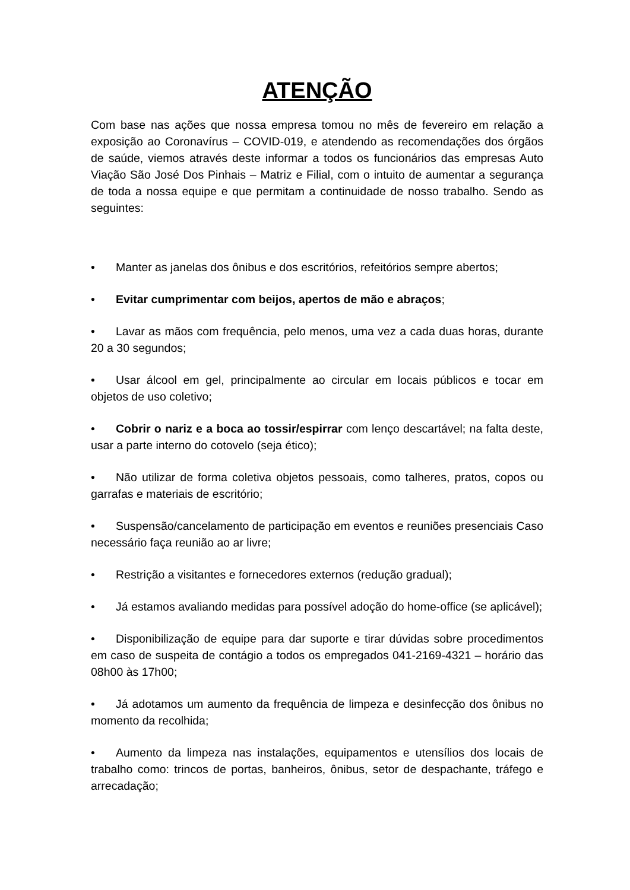ATENÇÃO
Com base nas ações que nossa empresa tomou no mês de fevereiro em relação a exposição ao Coronavírus – COVID-019, e atendendo as recomendações dos órgãos de saúde, viemos através deste informar a todos os funcionários das empresas Auto Viação São José Dos Pinhais – Matriz e Filial, com o intuito de aumentar a segurança de toda a nossa equipe e que permitam a continuidade de nosso trabalho. Sendo as seguintes:
• Manter as janelas dos ônibus e dos escritórios, refeitórios sempre abertos;
• Evitar cumprimentar com beijos, apertos de mão e abraços;
• Lavar as mãos com frequência, pelo menos, uma vez a cada duas horas, durante 20 a 30 segundos;
• Usar álcool em gel, principalmente ao circular em locais públicos e tocar em objetos de uso coletivo;
• Cobrir o nariz e a boca ao tossir/espirrar com lenço descartável; na falta deste, usar a parte interno do cotovelo (seja ético);
• Não utilizar de forma coletiva objetos pessoais, como talheres, pratos, copos ou garrafas e materiais de escritório;
• Suspensão/cancelamento de participação em eventos e reuniões presenciais Caso necessário faça reunião ao ar livre;
• Restrição a visitantes e fornecedores externos (redução gradual);
• Já estamos avaliando medidas para possível adoção do home-office (se aplicável);
• Disponibilização de equipe para dar suporte e tirar dúvidas sobre procedimentos em caso de suspeita de contágio a todos os empregados 041-2169-4321 – horário das 08h00 às 17h00;
• Já adotamos um aumento da frequência de limpeza e desinfecção dos ônibus no momento da recolhida;
• Aumento da limpeza nas instalações, equipamentos e utensílios dos locais de trabalho como: trincos de portas, banheiros, ônibus, setor de despachante, tráfego e arrecadação;